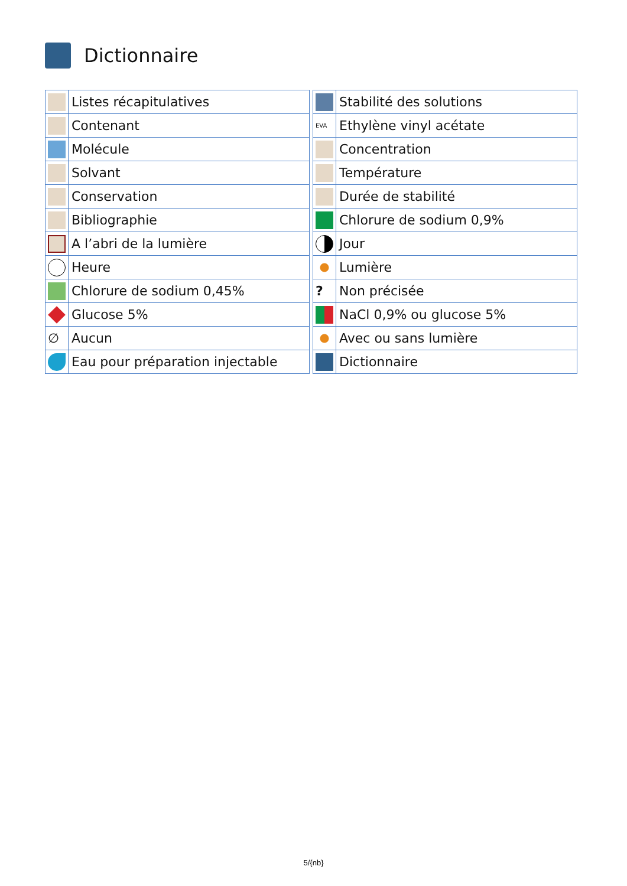Dictionnaire
| | Listes récapitulatives |
| | Contenant |
| | Molécule |
| | Solvant |
| | Conservation |
| | Bibliographie |
| | A l’abri de la lumière |
| | Heure |
| | Chlorure de sodium 0,45% |
| | Glucose 5% |
| ∅ | Aucun |
| | Eau pour préparation injectable |
| | Stabilité des solutions |
| EVA | Ethylène vinyl acétate |
| | Concentration |
| | Température |
| | Durée de stabilité |
| | Chlorure de sodium 0,9% |
| | Jour |
| | Lumière |
| ? | Non précisée |
| | NaCl 0,9% ou glucose 5% |
| | Avec ou sans lumière |
| | Dictionnaire |
5/{nb}